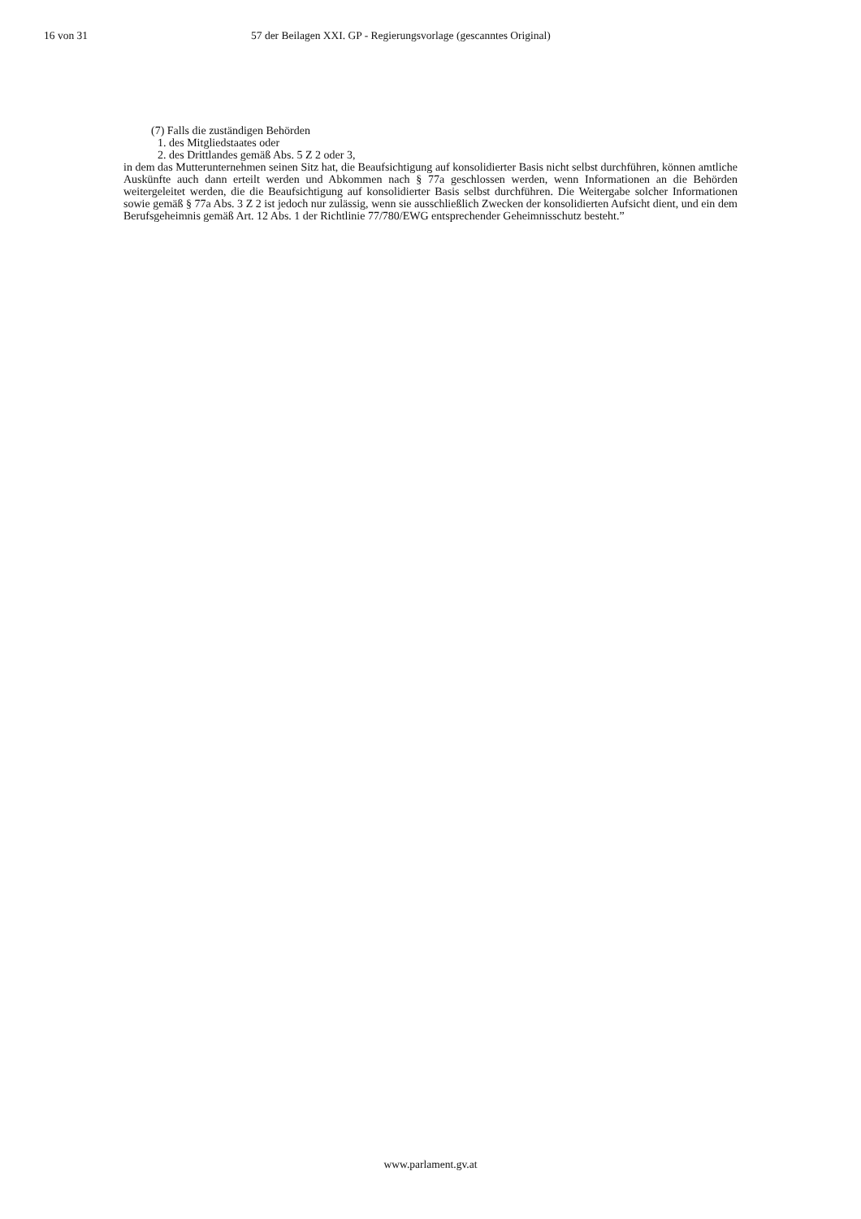16 von 31 57 der Beilagen XXI. GP - Regierungsvorlage (gescanntes Original)
(7) Falls die zuständigen Behörden
1. des Mitgliedstaates oder
2. des Drittlandes gemäß Abs. 5 Z 2 oder 3,
in dem das Mutterunternehmen seinen Sitz hat, die Beaufsichtigung auf konsolidierter Basis nicht selbst durchführen, können amtliche Auskünfte auch dann erteilt werden und Abkommen nach § 77a geschlossen werden, wenn Informationen an die Behörden weitergeleitet werden, die die Beaufsichtigung auf konsolidierter Basis selbst durchführen. Die Weitergabe solcher Informationen sowie gemäß § 77a Abs. 3 Z 2 ist jedoch nur zulässig, wenn sie ausschließlich Zwecken der konsolidierten Aufsicht dient, und ein dem Berufsgeheimnis gemäß Art. 12 Abs. 1 der Richtlinie 77/780/EWG entsprechender Geheimnisschutz besteht.”
www.parlament.gv.at